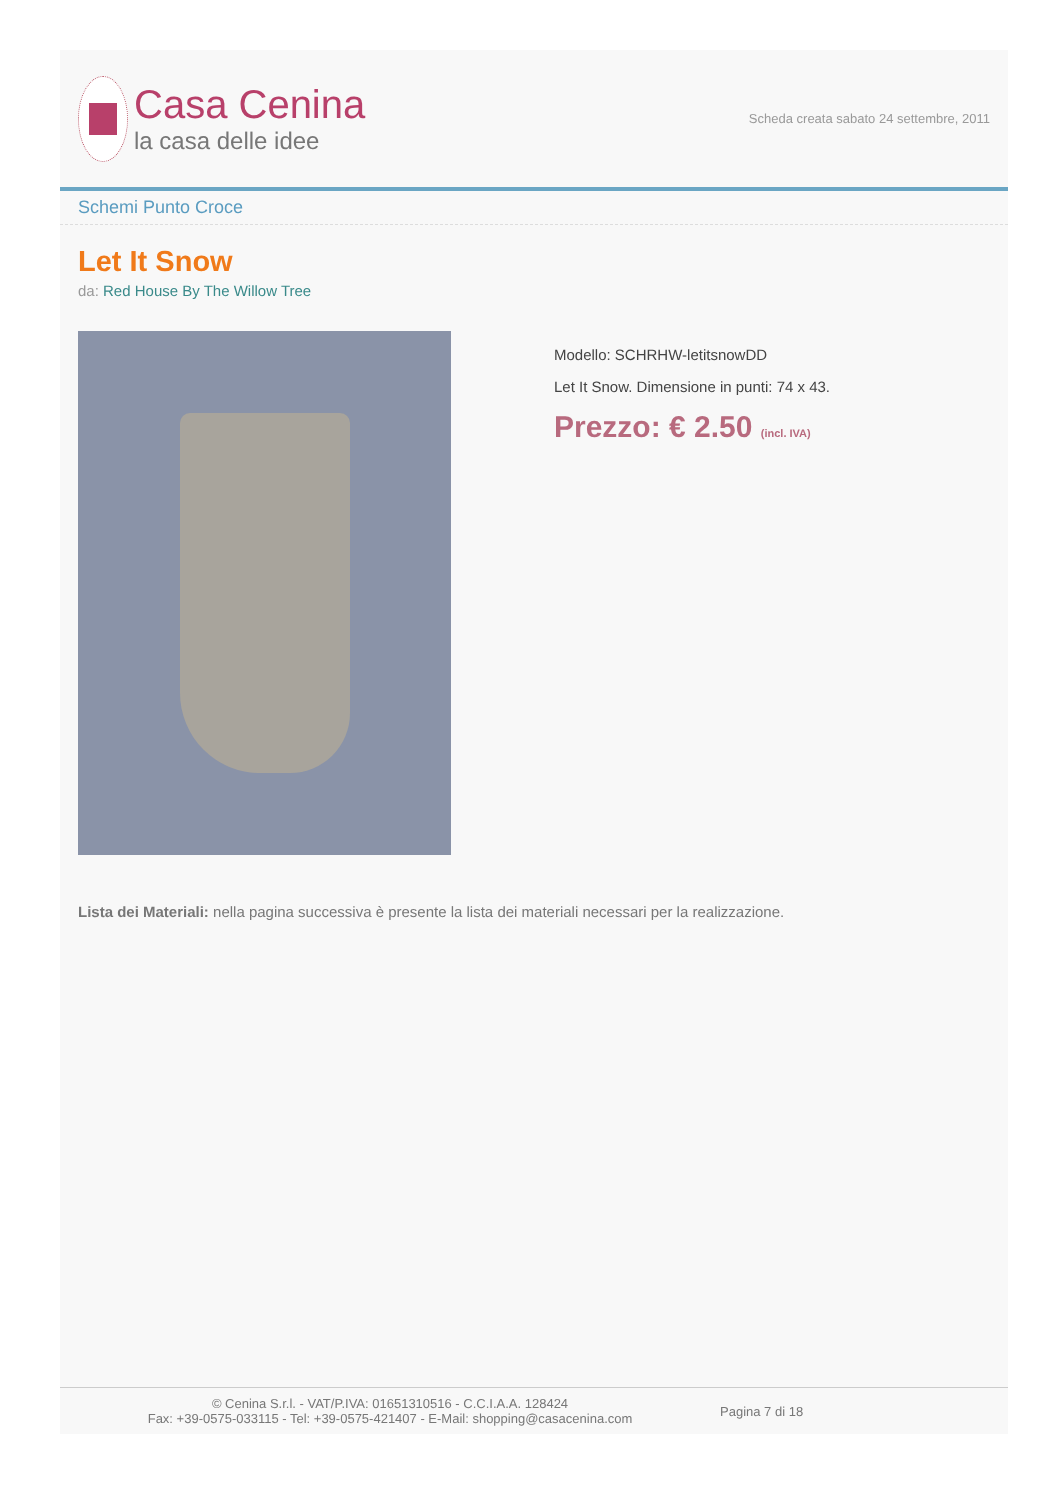Casa Cenina
la casa delle idee
Scheda creata sabato 24 settembre, 2011
Schemi Punto Croce
Let It Snow
da: Red House By The Willow Tree
Modello: SCHRHW-letitsnowDD
Let It Snow. Dimensione in punti: 74 x 43.
Prezzo: € 2.50 (incl. IVA)
Lista dei Materiali: nella pagina successiva è presente la lista dei materiali necessari per la realizzazione.
© Cenina S.r.l. - VAT/P.IVA: 01651310516 - C.C.I.A.A. 128424
Fax: +39-0575-033115 - Tel: +39-0575-421407 - E-Mail: shopping@casacenina.com
Pagina 7 di 18